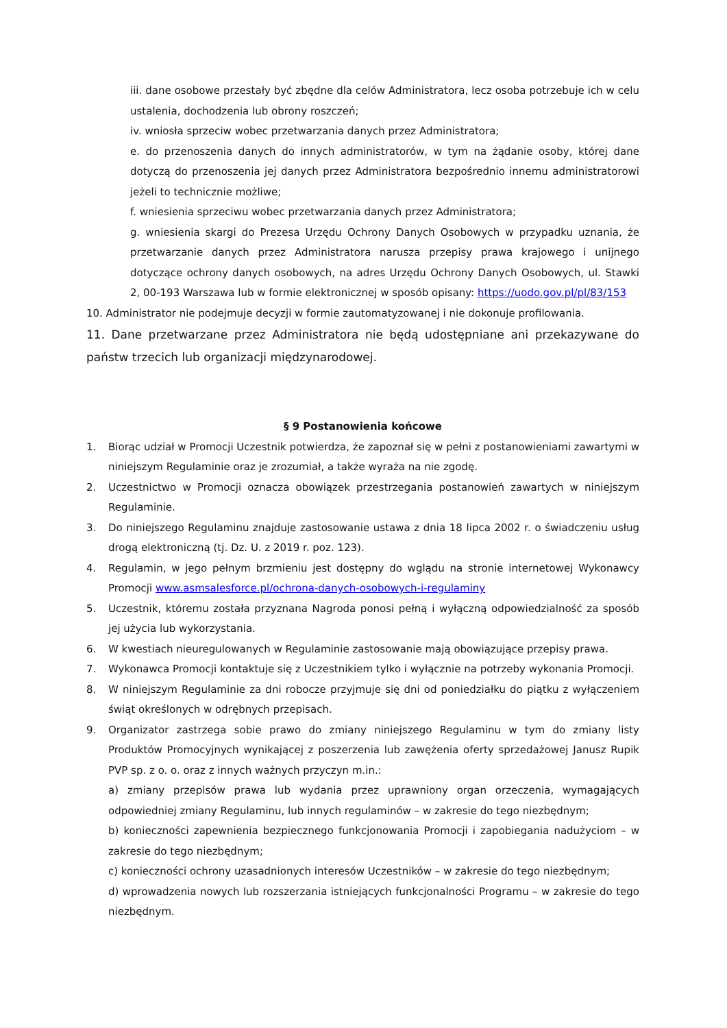iii. dane osobowe przestały być zbędne dla celów Administratora, lecz osoba potrzebuje ich w celu ustalenia, dochodzenia lub obrony roszczeń;
iv. wniosła sprzeciw wobec przetwarzania danych przez Administratora;
e. do przenoszenia danych do innych administratorów, w tym na żądanie osoby, której dane dotyczą do przenoszenia jej danych przez Administratora bezpośrednio innemu administratorowi jeżeli to technicznie możliwe;
f. wniesienia sprzeciwu wobec przetwarzania danych przez Administratora;
g. wniesienia skargi do Prezesa Urzędu Ochrony Danych Osobowych w przypadku uznania, że przetwarzanie danych przez Administratora narusza przepisy prawa krajowego i unijnego dotyczące ochrony danych osobowych, na adres Urzędu Ochrony Danych Osobowych, ul. Stawki 2, 00-193 Warszawa lub w formie elektronicznej w sposób opisany: https://uodo.gov.pl/pl/83/153
10. Administrator nie podejmuje decyzji w formie zautomatyzowanej i nie dokonuje profilowania.
11. Dane przetwarzane przez Administratora nie będą udostępniane ani przekazywane do państw trzecich lub organizacji międzynarodowej.
§ 9 Postanowienia końcowe
1. Biorąc udział w Promocji Uczestnik potwierdza, że zapoznał się w pełni z postanowieniami zawartymi w niniejszym Regulaminie oraz je zrozumiał, a także wyraża na nie zgodę.
2. Uczestnictwo w Promocji oznacza obowiązek przestrzegania postanowień zawartych w niniejszym Regulaminie.
3. Do niniejszego Regulaminu znajduje zastosowanie ustawa z dnia 18 lipca 2002 r. o świadczeniu usług drogą elektroniczną (tj. Dz. U. z 2019 r. poz. 123).
4. Regulamin, w jego pełnym brzmieniu jest dostępny do wglądu na stronie internetowej Wykonawcy Promocji www.asmsalesforce.pl/ochrona-danych-osobowych-i-regulaminy
5. Uczestnik, któremu została przyznana Nagroda ponosi pełną i wyłączną odpowiedzialność za sposób jej użycia lub wykorzystania.
6. W kwestiach nieuregulowanych w Regulaminie zastosowanie mają obowiązujące przepisy prawa.
7. Wykonawca Promocji kontaktuje się z Uczestnikiem tylko i wyłącznie na potrzeby wykonania Promocji.
8. W niniejszym Regulaminie za dni robocze przyjmuje się dni od poniedziałku do piątku z wyłączeniem świąt określonych w odrębnych przepisach.
9. Organizator zastrzega sobie prawo do zmiany niniejszego Regulaminu w tym do zmiany listy Produktów Promocyjnych wynikającej z poszerzenia lub zawężenia oferty sprzedażowej Janusz Rupik PVP sp. z o. o. oraz z innych ważnych przyczyn m.in.:
a) zmiany przepisów prawa lub wydania przez uprawniony organ orzeczenia, wymagających odpowiedniej zmiany Regulaminu, lub innych regulaminów – w zakresie do tego niezbędnym;
b) konieczności zapewnienia bezpiecznego funkcjonowania Promocji i zapobiegania nadużyciom – w zakresie do tego niezbędnym;
c) konieczności ochrony uzasadnionych interesów Uczestników – w zakresie do tego niezbędnym;
d) wprowadzenia nowych lub rozszerzania istniejących funkcjonalności Programu – w zakresie do tego niezbędnym.